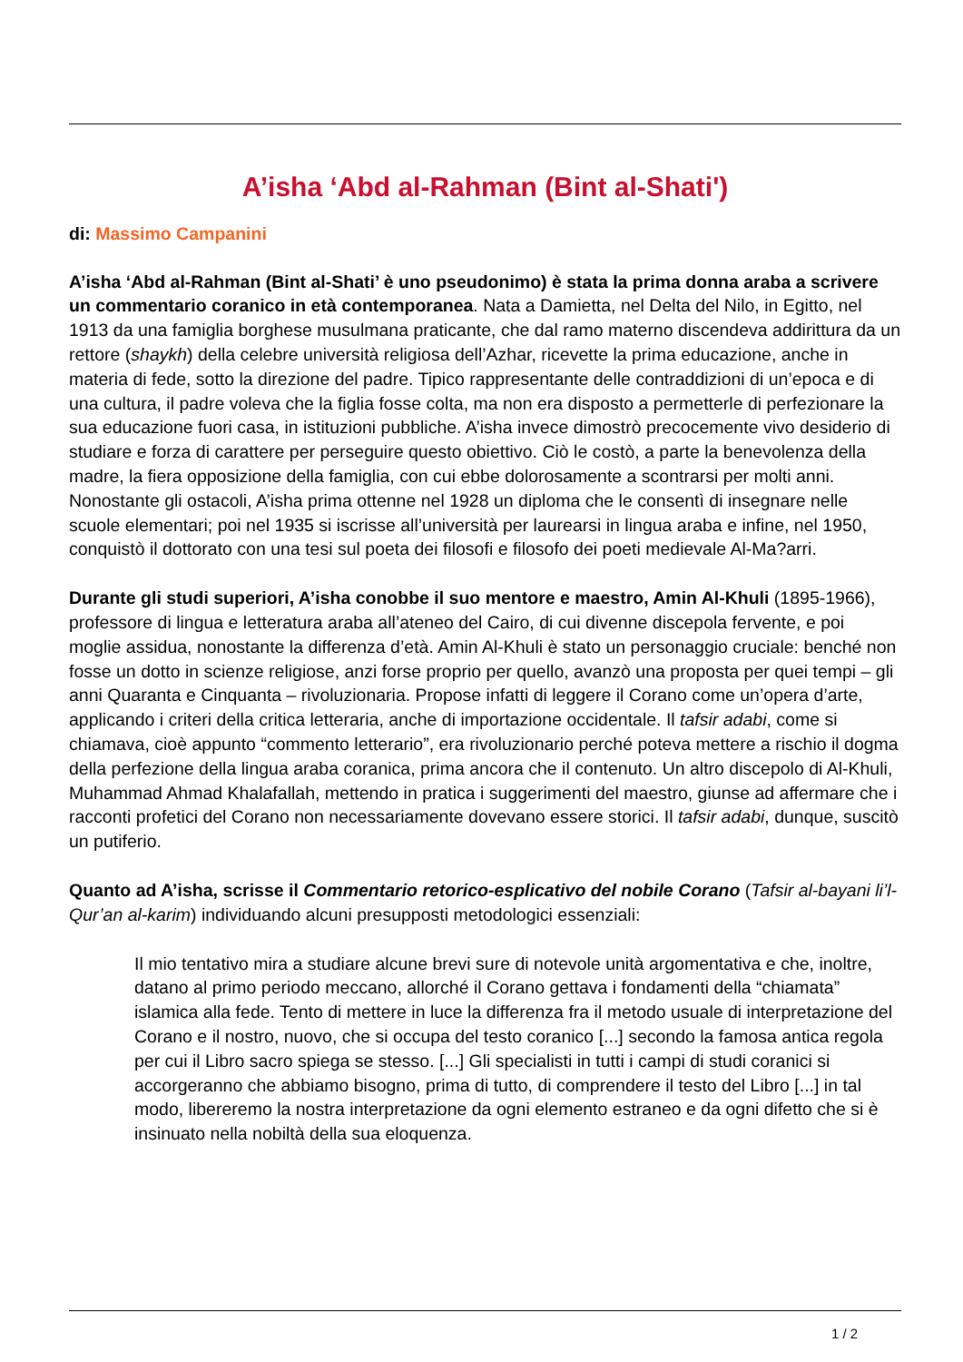A’isha ‘Abd al-Rahman (Bint al-Shati')
di: Massimo Campanini
A’isha ‘Abd al-Rahman (Bint al-Shati’ è uno pseudonimo) è stata la prima donna araba a scrivere un commentario coranico in età contemporanea. Nata a Damietta, nel Delta del Nilo, in Egitto, nel 1913 da una famiglia borghese musulmana praticante, che dal ramo materno discendeva addirittura da un rettore (shaykh) della celebre università religiosa dell’Azhar, ricevette la prima educazione, anche in materia di fede, sotto la direzione del padre. Tipico rappresentante delle contraddizioni di un’epoca e di una cultura, il padre voleva che la figlia fosse colta, ma non era disposto a permetterle di perfezionare la sua educazione fuori casa, in istituzioni pubbliche. A’isha invece dimostrò precocemente vivo desiderio di studiare e forza di carattere per perseguire questo obiettivo. Ciò le costò, a parte la benevolenza della madre, la fiera opposizione della famiglia, con cui ebbe dolorosamente a scontrarsi per molti anni. Nonostante gli ostacoli, A’isha prima ottenne nel 1928 un diploma che le consentì di insegnare nelle scuole elementari; poi nel 1935 si iscrisse all’università per laurearsi in lingua araba e infine, nel 1950, conquistò il dottorato con una tesi sul poeta dei filosofi e filosofo dei poeti medievale Al-Ma?arri.
Durante gli studi superiori, A’isha conobbe il suo mentore e maestro, Amin Al-Khuli (1895-1966), professore di lingua e letteratura araba all’ateneo del Cairo, di cui divenne discepola fervente, e poi moglie assidua, nonostante la differenza d’età. Amin Al-Khuli è stato un personaggio cruciale: benché non fosse un dotto in scienze religiose, anzi forse proprio per quello, avanzò una proposta per quei tempi – gli anni Quaranta e Cinquanta – rivoluzionaria. Propose infatti di leggere il Corano come un’opera d’arte, applicando i criteri della critica letteraria, anche di importazione occidentale. Il tafsir adabi, come si chiamava, cioè appunto “commento letterario”, era rivoluzionario perché poteva mettere a rischio il dogma della perfezione della lingua araba coranica, prima ancora che il contenuto. Un altro discepolo di Al-Khuli, Muhammad Ahmad Khalafallah, mettendo in pratica i suggerimenti del maestro, giunse ad affermare che i racconti profetici del Corano non necessariamente dovevano essere storici. Il tafsir adabi, dunque, suscitò un putiferio.
Quanto ad A’isha, scrisse il Commentario retorico-esplicativo del nobile Corano (Tafsir al-bayani li’l-Qur’an al-karim) individuando alcuni presupposti metodologici essenziali:
Il mio tentativo mira a studiare alcune brevi sure di notevole unità argomentativa e che, inoltre, datano al primo periodo meccano, allorché il Corano gettava i fondamenti della “chiamata” islamica alla fede. Tento di mettere in luce la differenza fra il metodo usuale di interpretazione del Corano e il nostro, nuovo, che si occupa del testo coranico [...] secondo la famosa antica regola per cui il Libro sacro spiega se stesso. [...] Gli specialisti in tutti i campi di studi coranici si accorgeranno che abbiamo bisogno, prima di tutto, di comprendere il testo del Libro [...] in tal modo, libereremo la nostra interpretazione da ogni elemento estraneo e da ogni difetto che si è insinuato nella nobiltà della sua eloquenza.
1 / 2